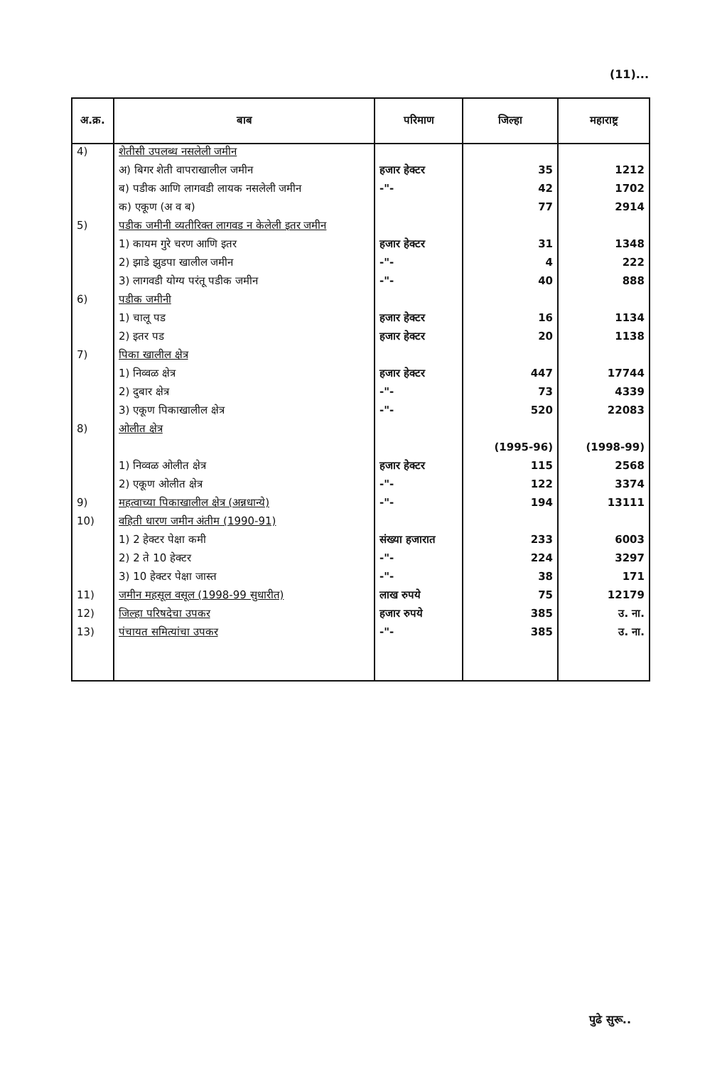(11)...
| अ.क्र. | बाब | परिमाण | जिल्हा | महाराष्ट्र |
| --- | --- | --- | --- | --- |
| 4) | शेतीसी उपलब्ध नसलेली जमीन | | | |
| | अ) बिगर शेती वापराखालील जमीन | हजार हेक्टर | 35 | 1212 |
| | ब) पडीक आणि लागवडी लायक नसलेली जमीन | -"- | 42 | 1702 |
| | क) एकूण (अ व ब) | | 77 | 2914 |
| 5) | पडीक जमीनी व्यतीरिक्त लागवड न केलेली इतर जमीन | | | |
| | 1) कायम गुरे चरण आणि इतर | हजार हेक्टर | 31 | 1348 |
| | 2) झाडे झुडपा खालील जमीन | -"- | 4 | 222 |
| | 3) लागवडी योग्य परंतू पडीक जमीन | -"- | 40 | 888 |
| 6) | पडीक जमीनी | | | |
| | 1) चालू पड | हजार हेक्टर | 16 | 1134 |
| | 2) इतर पड | हजार हेक्टर | 20 | 1138 |
| 7) | पिका खालील क्षेत्र | | | |
| | 1) निव्वळ क्षेत्र | हजार हेक्टर | 447 | 17744 |
| | 2) दुबार क्षेत्र | -"- | 73 | 4339 |
| | 3) एकूण पिकाखालील क्षेत्र | -"- | 520 | 22083 |
| 8) | ओलीत क्षेत्र | | | |
| | | | (1995-96) | (1998-99) |
| | 1) निव्वळ ओलीत क्षेत्र | हजार हेक्टर | 115 | 2568 |
| | 2) एकूण ओलीत क्षेत्र | -"- | 122 | 3374 |
| 9) | महत्वाच्या पिकाखालील क्षेत्र (अन्नधान्ये) | -"- | 194 | 13111 |
| 10) | वहिती धारण जमीन अंतीम (1990-91) | | | |
| | 1) 2 हेक्टर पेक्षा कमी | संख्या हजारात | 233 | 6003 |
| | 2) 2 ते 10 हेक्टर | -"- | 224 | 3297 |
| | 3) 10 हेक्टर पेक्षा जास्त | -"- | 38 | 171 |
| 11) | जमीन महसूल वसूल (1998-99 सुधारीत) | लाख रुपये | 75 | 12179 |
| 12) | जिल्हा परिषदेचा उपकर | हजार रुपये | 385 | उ. ना. |
| 13) | पंचायत समित्यांचा उपकर | -"- | 385 | उ. ना. |
पुढे सुरू..